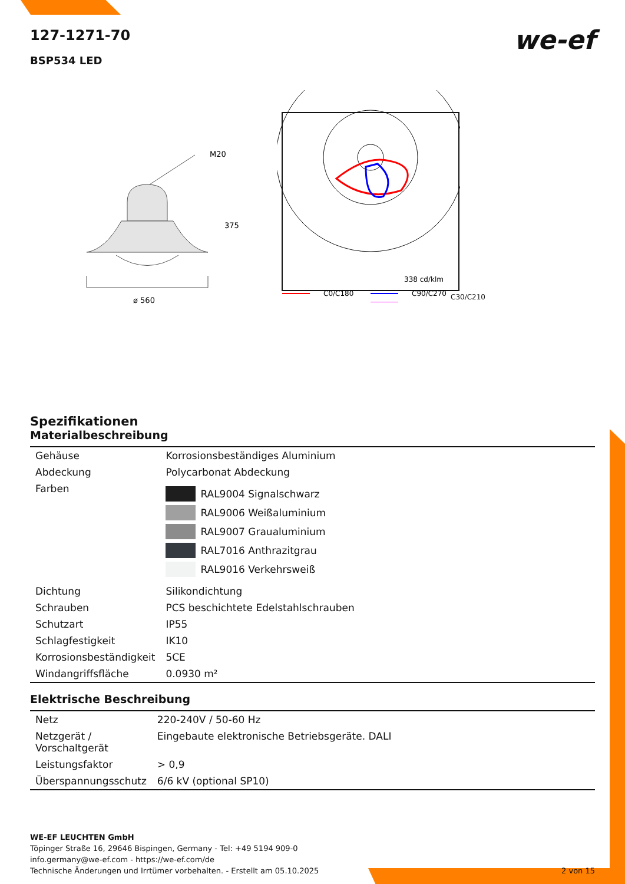we-ef
127-1271-70
BSP534 LED
M20
375
ø 560
338 cd/klm
C0/C180
C90/C270
C30/C210
Spezifikationen
Materialbeschreibung
| Gehäuse | Korrosionsbeständiges Aluminium |
| Abdeckung | Polycarbonat Abdeckung |
| Farben | RAL9004 Signalschwarz RAL9006 Weißaluminium RAL9007 Graualuminium RAL7016 Anthrazitgrau RAL9016 Verkehrsweiß |
| Dichtung | Silikondichtung |
| Schrauben | PCS beschichtete Edelstahlschrauben |
| Schutzart | IP55 |
| Schlagfestigkeit | IK10 |
| Korrosionsbeständigkeit | 5CE |
| Windangriffsfläche | 0.0930 m² |
Elektrische Beschreibung
| Netz | 220-240V / 50-60 Hz |
| Netzgerät / Vorschaltgerät | Eingebaute elektronische Betriebsgeräte. DALI |
| Leistungsfaktor | > 0,9 |
| Überspannungsschutz | 6/6 kV (optional SP10) |
WE-EF LEUCHTEN GmbH
Töpinger Straße 16, 29646 Bispingen, Germany - Tel: +49 5194 909-0
info.germany@we-ef.com - https://we-ef.com/de
Technische Änderungen und Irrtümer vorbehalten. - Erstellt am 05.10.2025 2 von 15